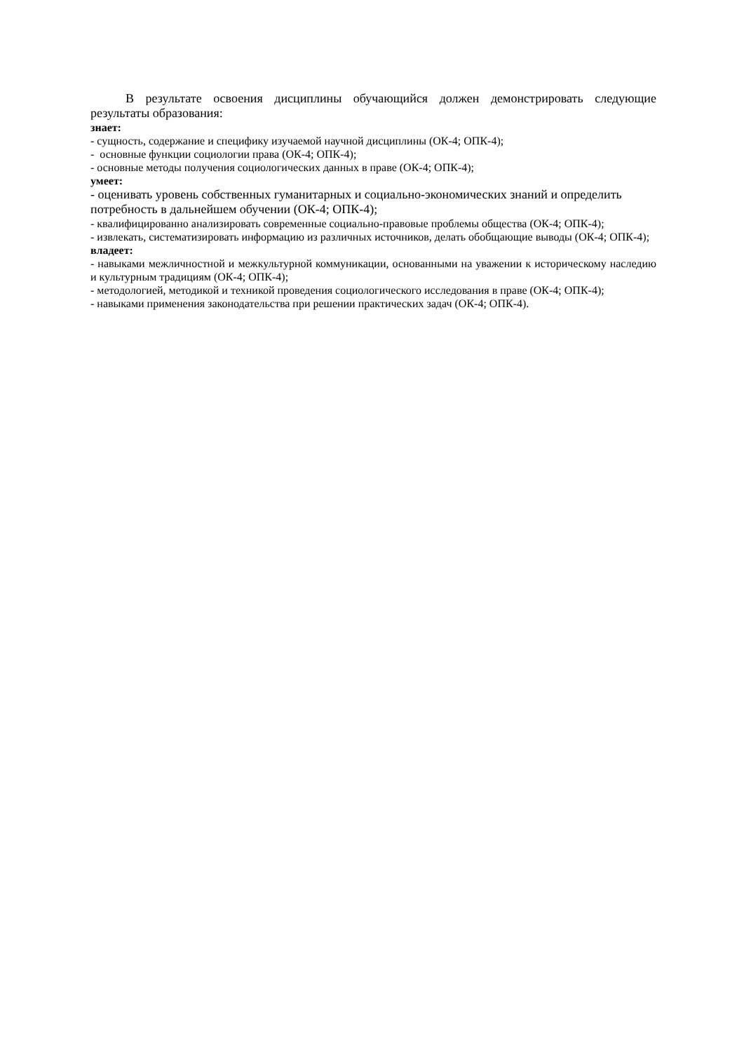В результате освоения дисциплины обучающийся должен демонстрировать следующие результаты образования:
знает:
- сущность, содержание и специфику изучаемой научной дисциплины (ОК-4; ОПК-4);
- основные функции социологии права (ОК-4; ОПК-4);
- основные методы получения социологических данных в праве (ОК-4; ОПК-4);
умеет:
- оценивать уровень собственных гуманитарных и социально-экономических знаний и определить потребность в дальнейшем обучении (ОК-4; ОПК-4);
- квалифицированно анализировать современные социально-правовые проблемы общества (ОК-4; ОПК-4);
- извлекать, систематизировать информацию из различных источников, делать обобщающие выводы (ОК-4; ОПК-4);
владеет:
- навыками межличностной и межкультурной коммуникации, основанными на уважении к историческому наследию и культурным традициям (ОК-4; ОПК-4);
- методологией, методикой и техникой проведения социологического исследования в праве (ОК-4; ОПК-4);
- навыками применения законодательства при решении практических задач (ОК-4; ОПК-4).